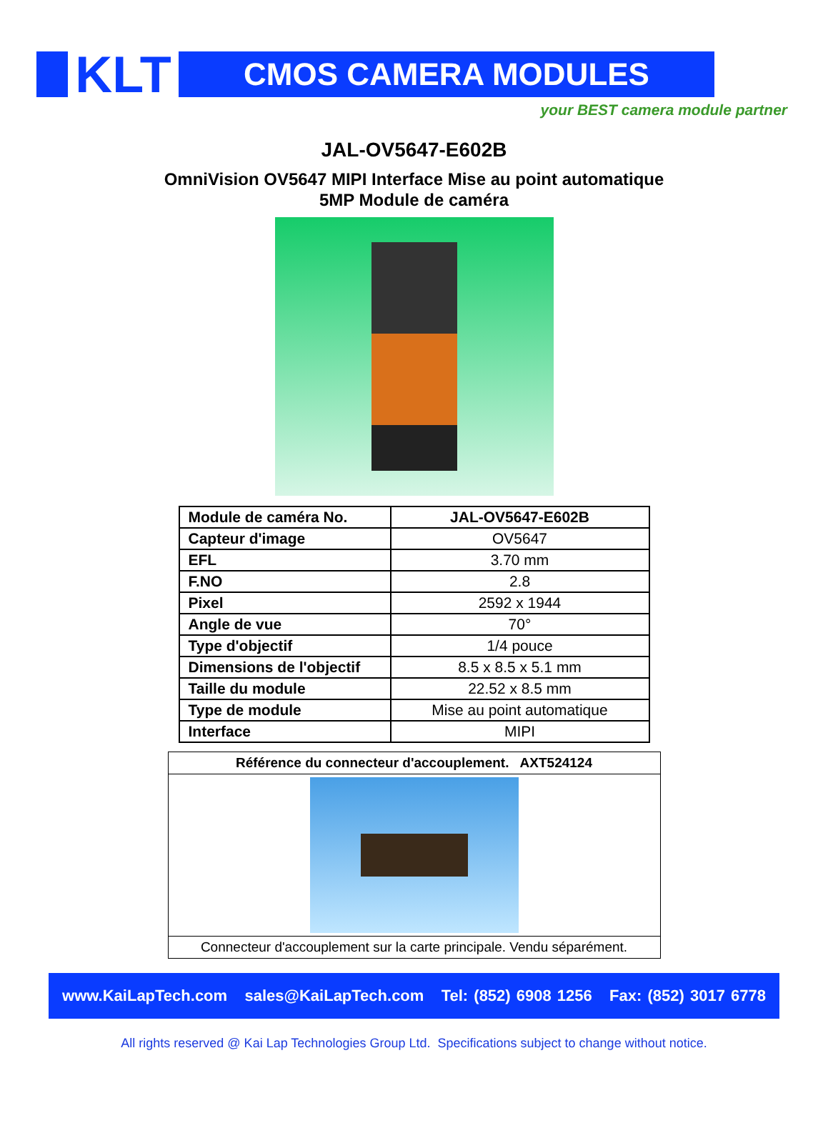KLT
CMOS CAMERA MODULES
your BEST camera module partner
JAL-OV5647-E602B
OmniVision OV5647 MIPI Interface Mise au point automatique
5MP Module de caméra
| Module de caméra No. | JAL-OV5647-E602B |
| Capteur d'image | OV5647 |
| EFL | 3.70 mm |
| F.NO | 2.8 |
| Pixel | 2592 x 1944 |
| Angle de vue | 70° |
| Type d'objectif | 1/4 pouce |
| Dimensions de l'objectif | 8.5 x 8.5 x 5.1 mm |
| Taille du module | 22.52 x 8.5 mm |
| Type de module | Mise au point automatique |
| Interface | MIPI |
| Référence du connecteur d'accouplement. AXT524124 |
| Connecteur d'accouplement sur la carte principale. Vendu séparément. |
www.KaiLapTech.com sales@KaiLapTech.com Tel: (852) 6908 1256 Fax: (852) 3017 6778
All rights reserved @ Kai Lap Technologies Group Ltd. Specifications subject to change without notice.